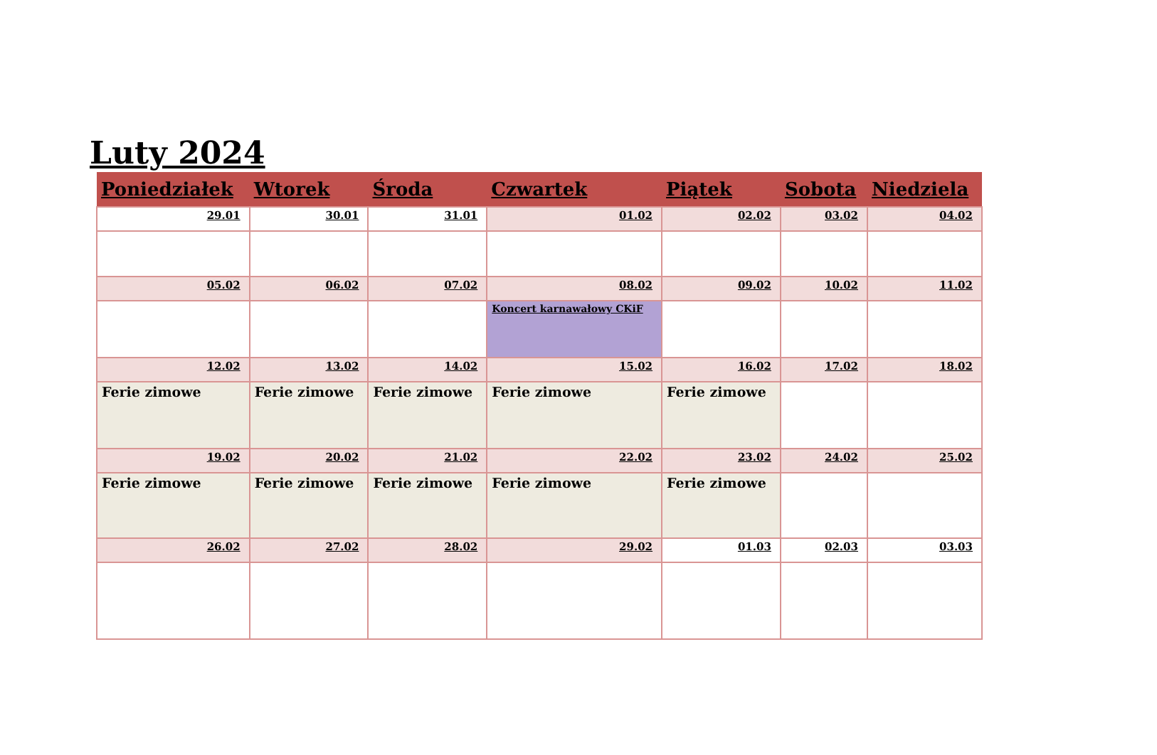Luty 2024
| Poniedziałek | Wtorek | Środa | Czwartek | Piątek | Sobota | Niedziela |
| --- | --- | --- | --- | --- | --- | --- |
| 29.01 | 30.01 | 31.01 | 01.02 | 02.02 | 03.02 | 04.02 |
| 05.02 | 06.02 | 07.02 | 08.02 | 09.02 | 10.02 | 11.02 |
| | | | Koncert karnawałowy CKiF | | | |
| 12.02 | 13.02 | 14.02 | 15.02 | 16.02 | 17.02 | 18.02 |
| Ferie zimowe | Ferie zimowe | Ferie zimowe | Ferie zimowe | Ferie zimowe | | |
| 19.02 | 20.02 | 21.02 | 22.02 | 23.02 | 24.02 | 25.02 |
| Ferie zimowe | Ferie zimowe | Ferie zimowe | Ferie zimowe | Ferie zimowe | | |
| 26.02 | 27.02 | 28.02 | 29.02 | 01.03 | 02.03 | 03.03 |